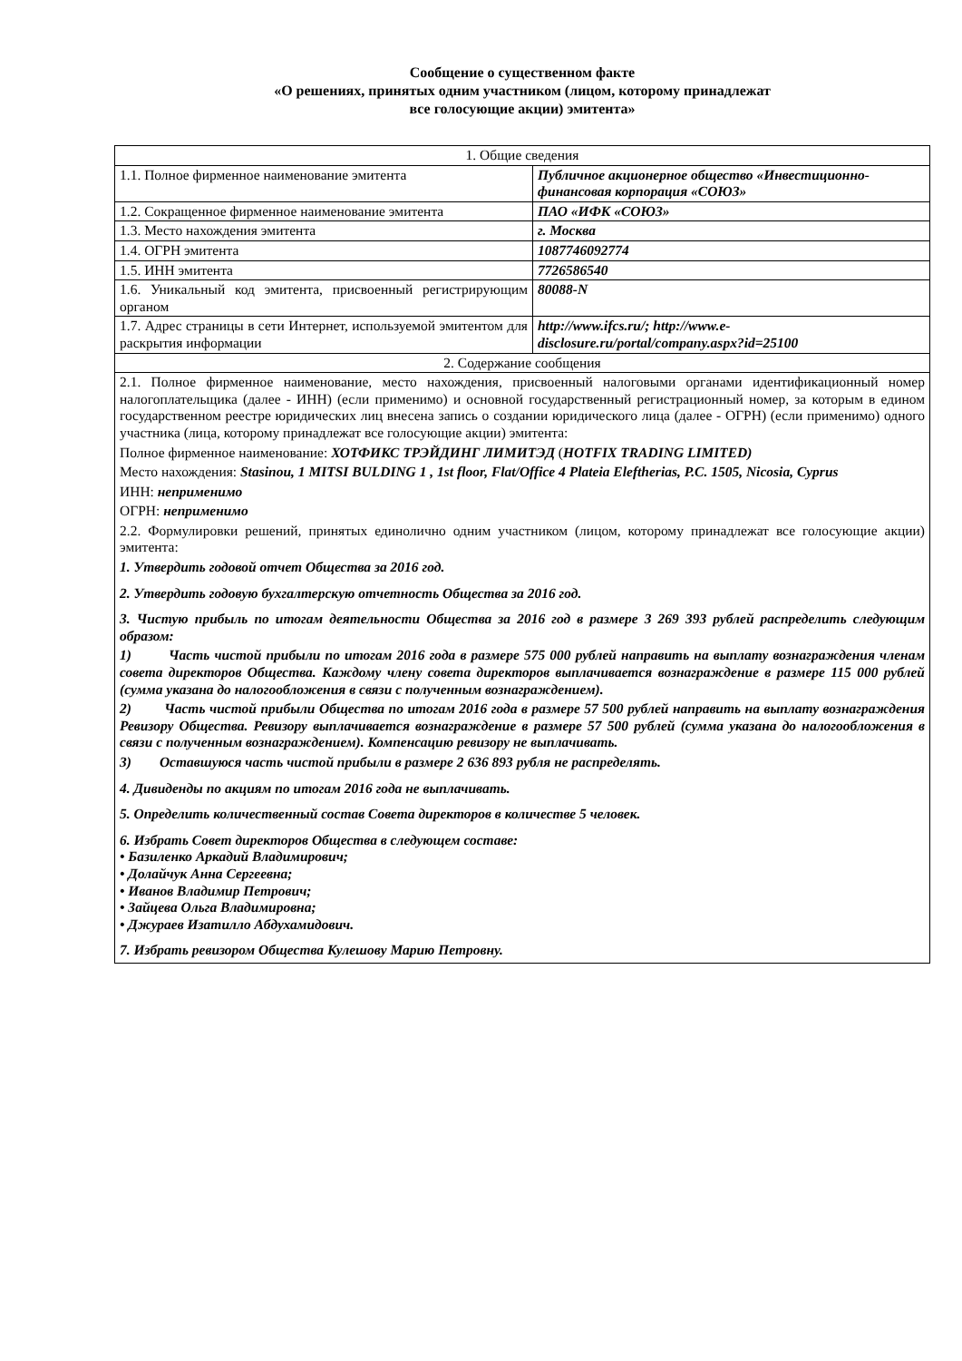Сообщение о существенном факте
«О решениях, принятых одним участником (лицом, которому принадлежат
все голосующие акции) эмитента»
| 1. Общие сведения | |
| 1.1. Полное фирменное наименование эмитента | Публичное акционерное общество «Инвестиционно-финансовая корпорация «СОЮЗ» |
| 1.2. Сокращенное фирменное наименование эмитента | ПАО «ИФК «СОЮЗ» |
| 1.3. Место нахождения эмитента | г. Москва |
| 1.4. ОГРН эмитента | 1087746092774 |
| 1.5. ИНН эмитента | 7726586540 |
| 1.6. Уникальный код эмитента, присвоенный регистрирующим органом | 80088-N |
| 1.7. Адрес страницы в сети Интернет, используемой эмитентом для раскрытия информации | http://www.ifcs.ru/; http://www.e-disclosure.ru/portal/company.aspx?id=25100 |
| 2. Содержание сообщения | |
| 2.1. Полное фирменное наименование, место нахождения, присвоенный налоговыми органами идентификационный номер налогоплательщика (далее - ИНН) (если применимо) и основной государственный регистрационный номер, за которым в едином государственном реестре юридических лиц внесена запись о создании юридического лица (далее - ОГРН) (если применимо) одного участника (лица, которому принадлежат все голосующие акции) эмитента: Полное фирменное наименование: ХОТФИКС ТРЭЙДИНГ ЛИМИТЭД ( HOTFIX TRADING LIMITED) Место нахождения: Stasinou, 1 MITSI BULDING 1 , 1st floor, Flat/Office 4 Plateia Eleftherias, P.C. 1505, Nicosia, Cyprus ИНН: неприменимо ОГРН: неприменимо 2.2. Формулировки решений, принятых единолично одним участником (лицом, которому принадлежат все голосующие акции) эмитента: 1. Утвердить годовой отчет Общества за 2016 год. 2. Утвердить годовую бухгалтерскую отчетность Общества за 2016 год. 3. Чистую прибыль по итогам деятельности Общества за 2016 год в размере 3 269 393 рублей распределить следующим образом: 1) Часть чистой прибыли по итогам 2016 года в размере 575 000 рублей направить на выплату вознаграждения членам совета директоров Общества. Каждому члену совета директоров выплачивается вознаграждение в размере 115 000 рублей (сумма указана до налогообложения в связи с полученным вознаграждением). 2) Часть чистой прибыли Общества по итогам 2016 года в размере 57 500 рублей направить на выплату вознаграждения Ревизору Общества. Ревизору выплачивается вознаграждение в размере 57 500 рублей (сумма указана до налогообложения в связи с полученным вознаграждением). Компенсацию ревизору не выплачивать. 3) Оставшуюся часть чистой прибыли в размере 2 636 893 рубля не распределять. 4. Дивиденды по акциям по итогам 2016 года не выплачивать. 5. Определить количественный состав Совета директоров в количестве 5 человек. 6. Избрать Совет директоров Общества в следующем составе: • Базиленко Аркадий Владимирович; • Долайчук Анна Сергеевна; • Иванов Владимир Петрович; • Зайцева Ольга Владимировна; • Джураев Изатилло Абдухамидович. 7. Избрать ревизором Общества Кулешову Марию Петровну. | |